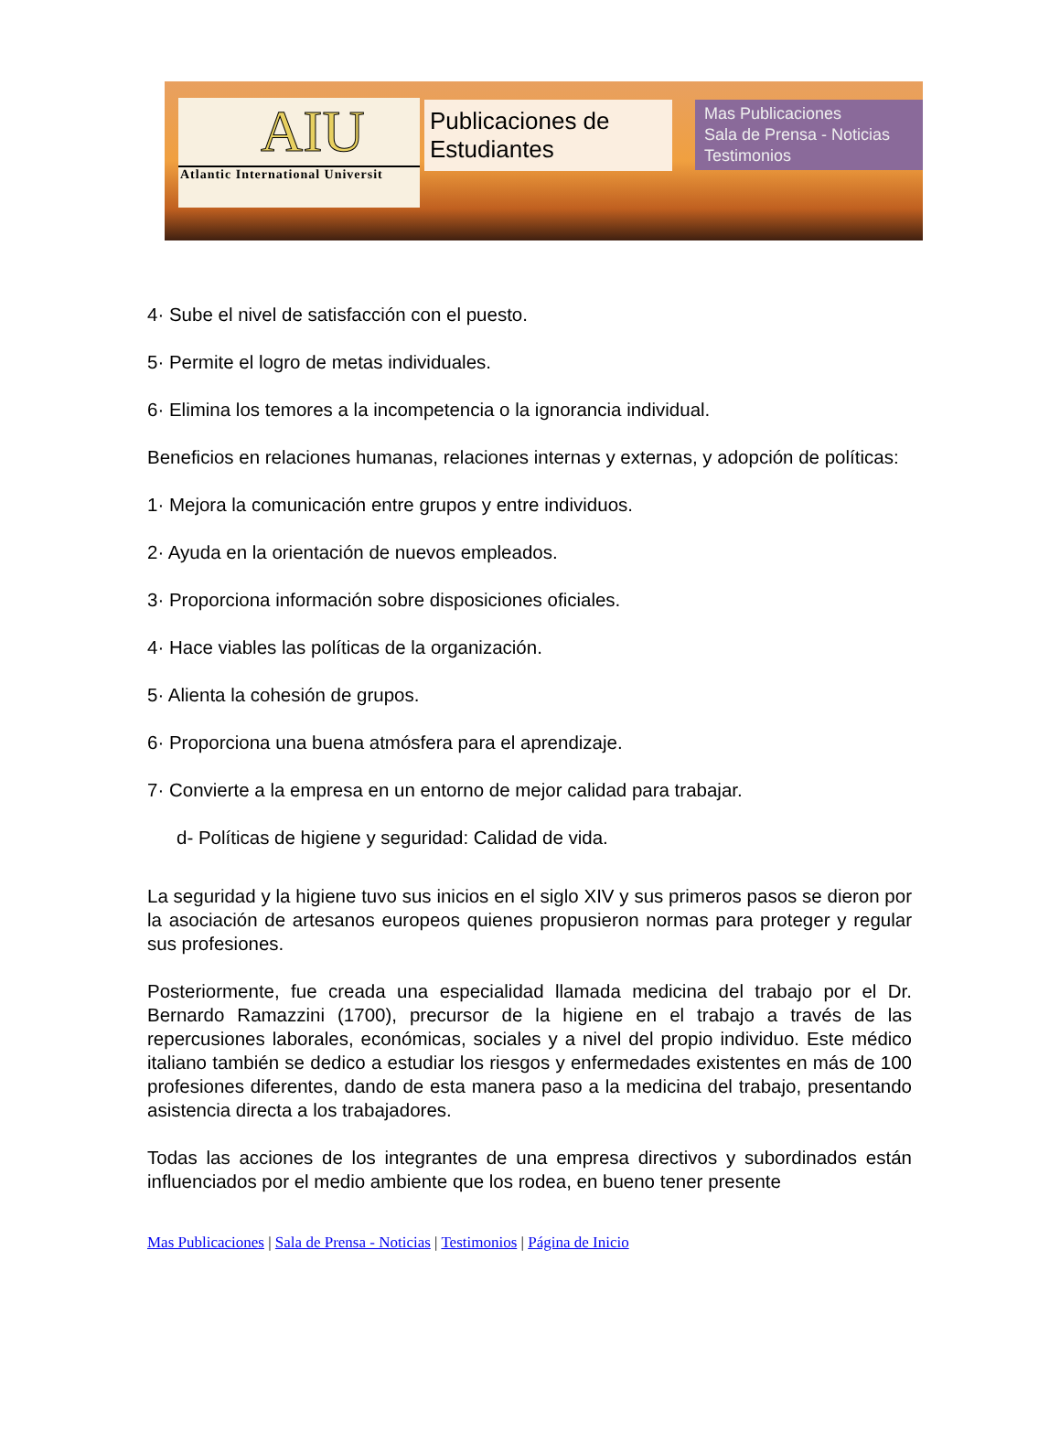AIU
Atlantic International Universit
Publicaciones de Estudiantes
Mas Publicaciones
Sala de Prensa - Noticias
Testimonios
4· Sube el nivel de satisfacción con el puesto.
5· Permite el logro de metas individuales.
6· Elimina los temores a la incompetencia o la ignorancia individual.
Beneficios en relaciones humanas, relaciones internas y externas, y adopción de políticas:
1· Mejora la comunicación entre grupos y entre individuos.
2· Ayuda en la orientación de nuevos empleados.
3· Proporciona información sobre disposiciones oficiales.
4· Hace viables las políticas de la organización.
5· Alienta la cohesión de grupos.
6· Proporciona una buena atmósfera para el aprendizaje.
7· Convierte a la empresa en un entorno de mejor calidad para trabajar.
d- Políticas de higiene y seguridad: Calidad de vida.
La seguridad y la higiene tuvo sus inicios en el siglo XIV y sus primeros pasos se dieron por la asociación de artesanos europeos quienes propusieron normas para proteger y regular sus profesiones.
Posteriormente, fue creada una especialidad llamada medicina del trabajo por el Dr. Bernardo Ramazzini (1700), precursor de la higiene en el trabajo a través de las repercusiones laborales, económicas, sociales y a nivel del propio individuo. Este médico italiano también se dedico a estudiar los riesgos y enfermedades existentes en más de 100 profesiones diferentes, dando de esta manera paso a la medicina del trabajo, presentando asistencia directa a los trabajadores.
Todas las acciones de los integrantes de una empresa directivos y subordinados están influenciados por el medio ambiente que los rodea, en bueno tener presente
Mas Publicaciones | Sala de Prensa - Noticias | Testimonios | Página de Inicio